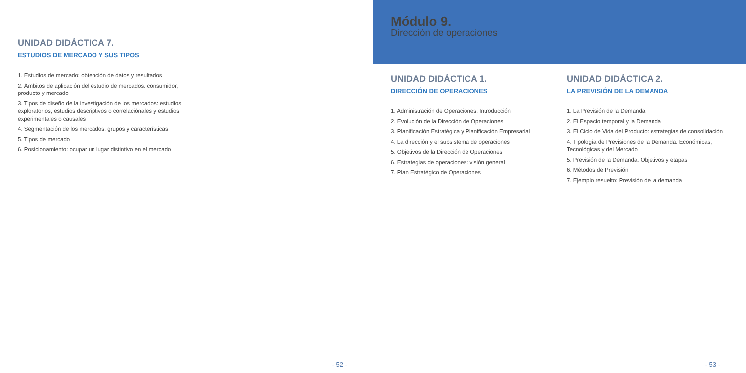UNIDAD DIDÁCTICA 7.
ESTUDIOS DE MERCADO Y SUS TIPOS
1. Estudios de mercado: obtención de datos y resultados
2. Ámbitos de aplicación del estudio de mercados: consumidor, producto y mercado
3. Tipos de diseño de la investigación de los mercados: estudios exploratorios, estudios descriptivos o correlaciónales y estudios experimentales o causales
4. Segmentación de los mercados: grupos y características
5. Tipos de mercado
6. Posicionamiento: ocupar un lugar distintivo en el mercado
- 52 -
Módulo 9.
Dirección de operaciones
UNIDAD DIDÁCTICA 1.
DIRECCIÓN DE OPERACIONES
1. Administración de Operaciones: Introducción
2. Evolución de la Dirección de Operaciones
3. Planificación Estratégica y Planificación Empresarial
4. La dirección y el subsistema de operaciones
5. Objetivos de la Dirección de Operaciones
6. Estrategias de operaciones: visión general
7. Plan Estratégico de Operaciones
UNIDAD DIDÁCTICA 2.
LA PREVISIÓN DE LA DEMANDA
1. La Previsión de la Demanda
2. El Espacio temporal y la Demanda
3. El Ciclo de Vida del Producto: estrategias de consolidación
4. Tipología de Previsiones de la Demanda: Económicas, Tecnológicas y del Mercado
5. Previsión de la Demanda: Objetivos y etapas
6. Métodos de Previsión
7. Ejemplo resuelto: Previsión de la demanda
- 53 -